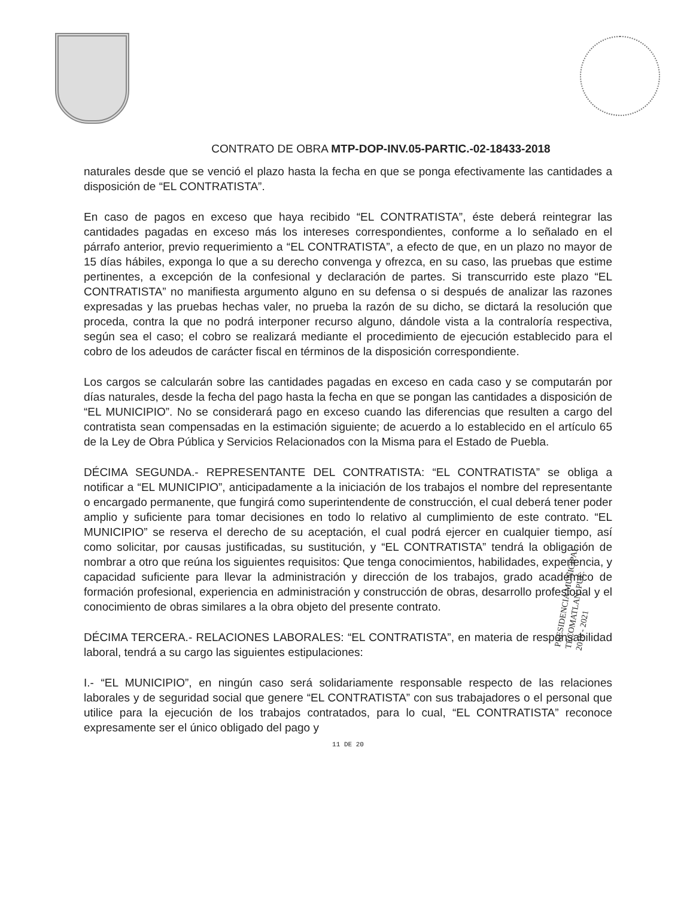CONTRATO DE OBRA MTP-DOP-INV.05-PARTIC.-02-18433-2018
naturales desde que se venció el plazo hasta la fecha en que se ponga efectivamente las cantidades a disposición de “EL CONTRATISTA”.
En caso de pagos en exceso que haya recibido “EL CONTRATISTA”, éste deberá reintegrar las cantidades pagadas en exceso más los intereses correspondientes, conforme a lo señalado en el párrafo anterior, previo requerimiento a “EL CONTRATISTA”, a efecto de que, en un plazo no mayor de 15 días hábiles, exponga lo que a su derecho convenga y ofrezca, en su caso, las pruebas que estime pertinentes, a excepción de la confesional y declaración de partes. Si transcurrido este plazo “EL CONTRATISTA” no manifiesta argumento alguno en su defensa o si después de analizar las razones expresadas y las pruebas hechas valer, no prueba la razón de su dicho, se dictará la resolución que proceda, contra la que no podrá interponer recurso alguno, dándole vista a la contraloría respectiva, según sea el caso; el cobro se realizará mediante el procedimiento de ejecución establecido para el cobro de los adeudos de carácter fiscal en términos de la disposición correspondiente.
Los cargos se calcularán sobre las cantidades pagadas en exceso en cada caso y se computarán por días naturales, desde la fecha del pago hasta la fecha en que se pongan las cantidades a disposición de “EL MUNICIPIO”. No se considerará pago en exceso cuando las diferencias que resulten a cargo del contratista sean compensadas en la estimación siguiente; de acuerdo a lo establecido en el artículo 65 de la Ley de Obra Pública y Servicios Relacionados con la Misma para el Estado de Puebla.
DÉCIMA SEGUNDA.- REPRESENTANTE DEL CONTRATISTA: “EL CONTRATISTA” se obliga a notificar a “EL MUNICIPIO”, anticipadamente a la iniciación de los trabajos el nombre del representante o encargado permanente, que fungirá como superintendente de construcción, el cual deberá tener poder amplio y suficiente para tomar decisiones en todo lo relativo al cumplimiento de este contrato. “EL MUNICIPIO” se reserva el derecho de su aceptación, el cual podrá ejercer en cualquier tiempo, así como solicitar, por causas justificadas, su sustitución, y “EL CONTRATISTA” tendrá la obligación de nombrar a otro que reúna los siguientes requisitos: Que tenga conocimientos, habilidades, experiencia, y capacidad suficiente para llevar la administración y dirección de los trabajos, grado académico de formación profesional, experiencia en administración y construcción de obras, desarrollo profesional y el conocimiento de obras similares a la obra objeto del presente contrato.
DÉCIMA TERCERA.- RELACIONES LABORALES: “EL CONTRATISTA”, en materia de responsabilidad laboral, tendrá a su cargo las siguientes estipulaciones:
I.- “EL MUNICIPIO”, en ningún caso será solidariamente responsable respecto de las relaciones laborales y de seguridad social que genere “EL CONTRATISTA” con sus trabajadores o el personal que utilice para la ejecución de los trabajos contratados, para lo cual, “EL CONTRATISTA” reconoce expresamente ser el único obligado del pago y
11 DE 20
PRESIDENCIA MUNICIPAL
TECOMATLAN, PUE.
2018 - 2021